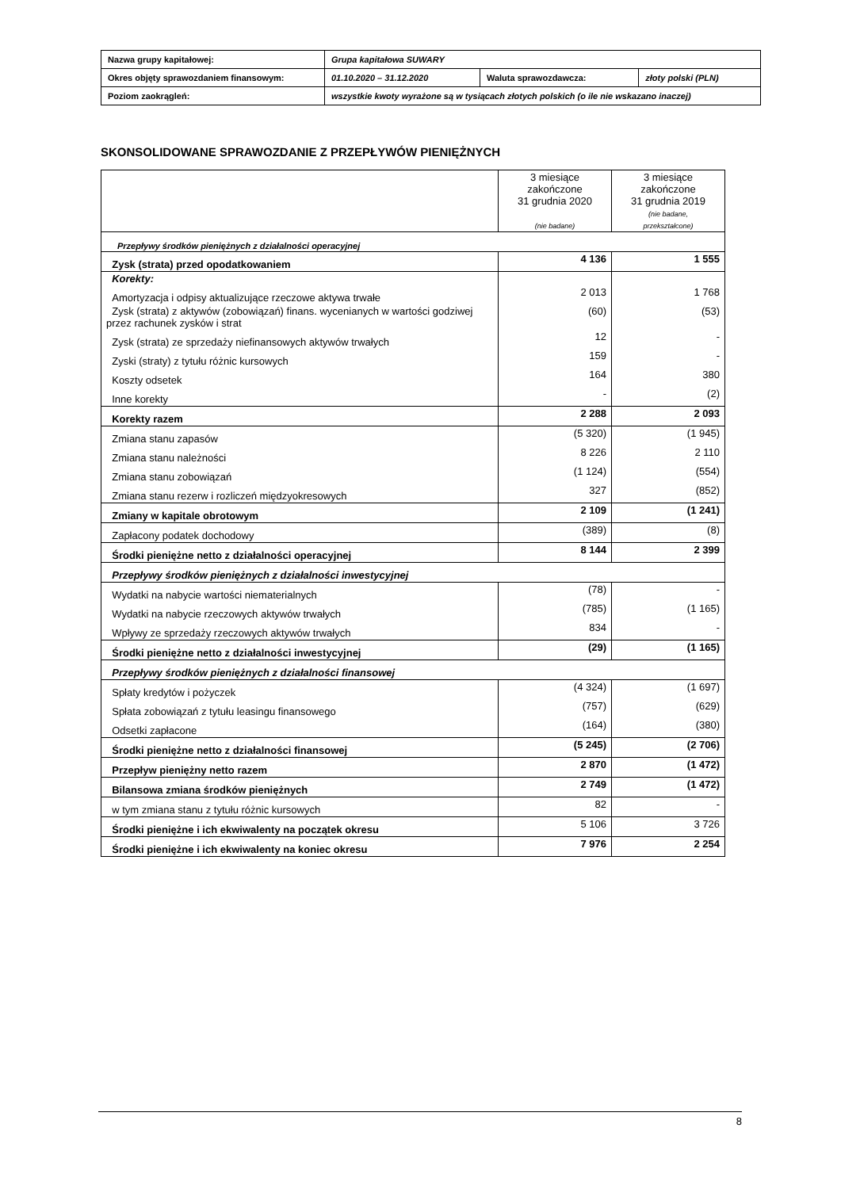| Nazwa grupy kapitałowej: | Grupa kapitałowa SUWARY | | |
| Okres objęty sprawozdaniem finansowym: | 01.10.2020 – 31.12.2020 | Waluta sprawozdawcza: | złoty polski (PLN) |
| Poziom zaokrągleń: | wszystkie kwoty wyrażone są w tysiącach złotych polskich (o ile nie wskazano inaczej) | | |
SKONSOLIDOWANE SPRAWOZDANIE Z PRZEPŁYWÓW PIENIĘŻNYCH
| | 3 miesiące zakończone 31 grudnia 2020 (nie badane) | 3 miesiące zakończone 31 grudnia 2019 (nie badane, przekształcone) |
| Przepływy środków pieniężnych z działalności operacyjnej | | |
| Zysk (strata) przed opodatkowaniem | 4 136 | 1 555 |
| Korekty: | | |
| Amortyzacja i odpisy aktualizujące rzeczowe aktywa trwałe | 2 013 | 1 768 |
| Zysk (strata) z aktywów (zobowiązań) finans. wycenianych w wartości godziwej przez rachunek zysków i strat | (60) | (53) |
| Zysk (strata) ze sprzedaży niefinansowych aktywów trwałych | 12 | - |
| Zyski (straty) z tytułu różnic kursowych | 159 | - |
| Koszty odsetek | 164 | 380 |
| Inne korekty | - | (2) |
| Korekty razem | 2 288 | 2 093 |
| Zmiana stanu zapasów | (5 320) | (1 945) |
| Zmiana stanu należności | 8 226 | 2 110 |
| Zmiana stanu zobowiązań | (1 124) | (554) |
| Zmiana stanu rezerw i rozliczeń międzyokresowych | 327 | (852) |
| Zmiany w kapitale obrotowym | 2 109 | (1 241) |
| Zapłacony podatek dochodowy | (389) | (8) |
| Środki pieniężne netto z działalności operacyjnej | 8 144 | 2 399 |
| Przepływy środków pieniężnych z działalności inwestycyjnej | | |
| Wydatki na nabycie wartości niematerialnych | (78) | - |
| Wydatki na nabycie rzeczowych aktywów trwałych | (785) | (1 165) |
| Wpływy ze sprzedaży rzeczowych aktywów trwałych | 834 | - |
| Środki pieniężne netto z działalności inwestycyjnej | (29) | (1 165) |
| Przepływy środków pieniężnych z działalności finansowej | | |
| Spłaty kredytów i pożyczek | (4 324) | (1 697) |
| Spłata zobowiązań z tytułu leasingu finansowego | (757) | (629) |
| Odsetki zapłacone | (164) | (380) |
| Środki pieniężne netto z działalności finansowej | (5 245) | (2 706) |
| Przepływ pieniężny netto razem | 2 870 | (1 472) |
| Bilansowa zmiana środków pieniężnych | 2 749 | (1 472) |
| w tym zmiana stanu z tytułu różnic kursowych | 82 | - |
| Środki pieniężne i ich ekwiwalenty na początek okresu | 5 106 | 3 726 |
| Środki pieniężne i ich ekwiwalenty na koniec okresu | 7 976 | 2 254 |
8